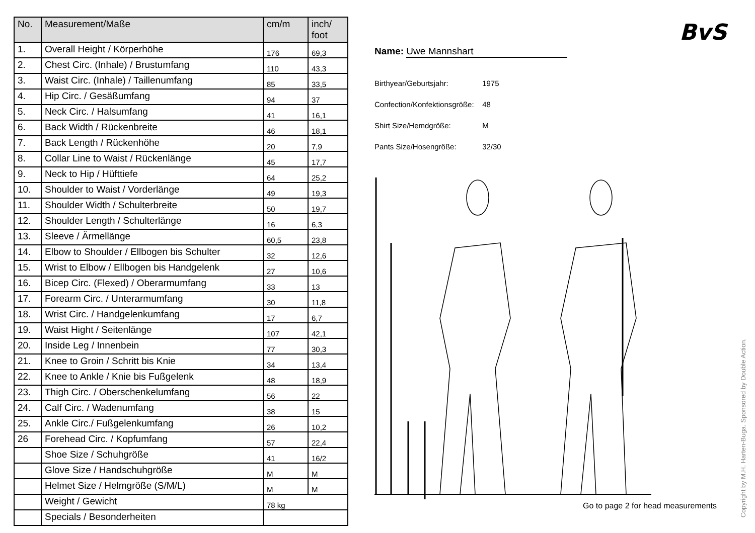| No. | Measurement/Maße | cm/m | inch/ foot |
| --- | --- | --- | --- |
| 1. | Overall Height / Körperhöhe | 176 | 69,3 |
| 2. | Chest Circ. (Inhale) / Brustumfang | 110 | 43,3 |
| 3. | Waist Circ. (Inhale) / Taillenumfang | 85 | 33,5 |
| 4. | Hip Circ. / Gesäßumfang | 94 | 37 |
| 5. | Neck Circ. / Halsumfang | 41 | 16,1 |
| 6. | Back Width / Rückenbreite | 46 | 18,1 |
| 7. | Back Length / Rückenhöhe | 20 | 7,9 |
| 8. | Collar Line to Waist / Rückenlänge | 45 | 17,7 |
| 9. | Neck to Hip / Hüfttiefe | 64 | 25,2 |
| 10. | Shoulder to Waist / Vorderlänge | 49 | 19,3 |
| 11. | Shoulder Width / Schulterbreite | 50 | 19,7 |
| 12. | Shoulder Length / Schulterlänge | 16 | 6,3 |
| 13. | Sleeve / Ärmellänge | 60,5 | 23,8 |
| 14. | Elbow to Shoulder / Ellbogen bis Schulter | 32 | 12,6 |
| 15. | Wrist to Elbow / Ellbogen bis Handgelenk | 27 | 10,6 |
| 16. | Bicep Circ. (Flexed) / Oberarmumfang | 33 | 13 |
| 17. | Forearm Circ. / Unterarmumfang | 30 | 11,8 |
| 18. | Wrist Circ. / Handgelenkumfang | 17 | 6,7 |
| 19. | Waist Hight / Seitenlänge | 107 | 42,1 |
| 20. | Inside Leg / Innenbein | 77 | 30,3 |
| 21. | Knee to Groin / Schritt bis Knie | 34 | 13,4 |
| 22. | Knee to Ankle / Knie bis Fußgelenk | 48 | 18,9 |
| 23. | Thigh Circ. / Oberschenkelumfang | 56 | 22 |
| 24. | Calf Circ. / Wadenumfang | 38 | 15 |
| 25. | Ankle Circ./ Fußgelenkumfang | 26 | 10,2 |
| 26 | Forehead Circ. / Kopfumfang | 57 | 22,4 |
| | Shoe Size / Schuhgröße | 41 | 16/2 |
| | Glove Size / Handschuhgröße | M | M |
| | Helmet Size / Helmgröße (S/M/L) | M | M |
| | Weight / Gewicht | 78 kg | |
| | Specials / Besonderheiten | | |
BvS
Name: Uwe Mannshart
Birthyear/Geburtsjahr: 1975
Confection/Konfektionsgröße: 48
Shirt Size/Hemdgröße: M
Pants Size/Hosengröße: 32/30
Go to page 2 for head measurements
Copyright by M.H. Harten-Buga. Sponsored by Double Action.